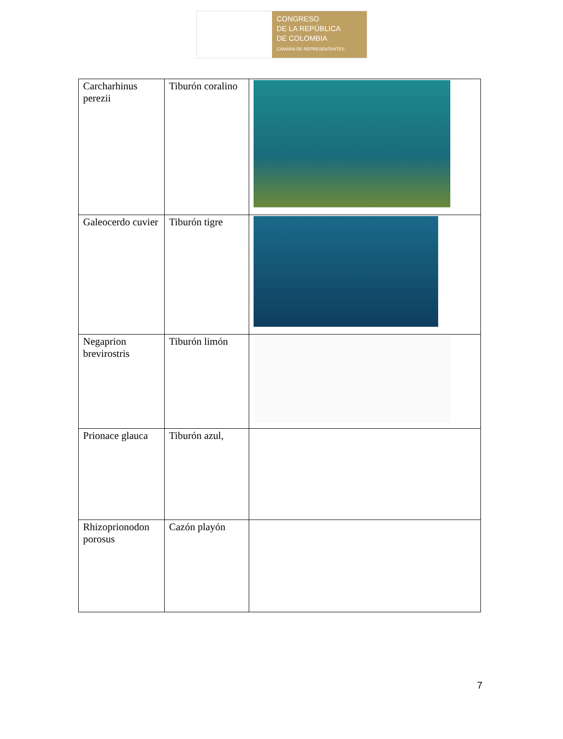CONGRESO
DE LA REPÚBLICA
DE COLOMBIA
CÁMARA DE REPRESENTANTES
| Carcharhinus perezii | Tiburón coralino | |
| Galeocerdo cuvier | Tiburón tigre | |
| Negaprion brevirostris | Tiburón limón | |
| Prionace glauca | Tiburón azul, | |
| Rhizoprionodon porosus | Cazón playón | |
7